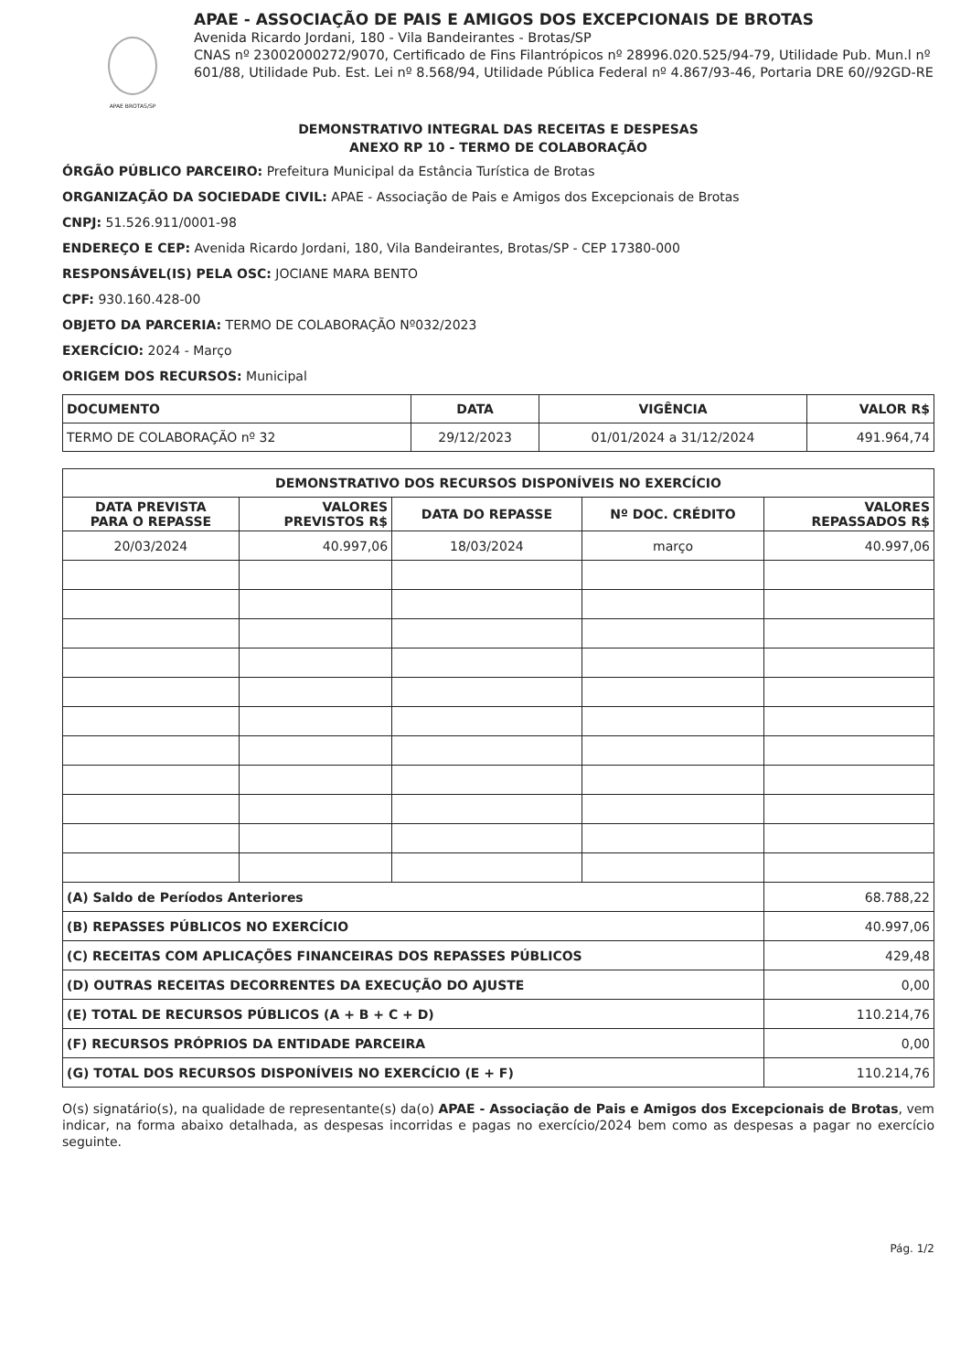APAE BROTAS/SP
APAE - ASSOCIAÇÃO DE PAIS E AMIGOS DOS EXCEPCIONAIS DE BROTAS
Avenida Ricardo Jordani, 180 - Vila Bandeirantes - Brotas/SP
CNAS nº 23002000272/9070, Certificado de Fins Filantrópicos nº 28996.020.525/94-79, Utilidade Pub. Mun.l nº 601/88, Utilidade Pub. Est. Lei nº 8.568/94, Utilidade Pública Federal nº 4.867/93-46, Portaria DRE 60//92GD-RE
DEMONSTRATIVO INTEGRAL DAS RECEITAS E DESPESAS
ANEXO RP 10 - TERMO DE COLABORAÇÃO
ÓRGÃO PÚBLICO PARCEIRO: Prefeitura Municipal da Estância Turística de Brotas
ORGANIZAÇÃO DA SOCIEDADE CIVIL: APAE - Associação de Pais e Amigos dos Excepcionais de Brotas
CNPJ: 51.526.911/0001-98
ENDEREÇO E CEP: Avenida Ricardo Jordani, 180, Vila Bandeirantes, Brotas/SP - CEP 17380-000
RESPONSÁVEL(IS) PELA OSC: JOCIANE MARA BENTO
CPF: 930.160.428-00
OBJETO DA PARCERIA: TERMO DE COLABORAÇÃO Nº032/2023
EXERCÍCIO: 2024 - Março
ORIGEM DOS RECURSOS: Municipal
| DOCUMENTO | DATA | VIGÊNCIA | VALOR R$ |
| --- | --- | --- | --- |
| TERMO DE COLABORAÇÃO nº 32 | 29/12/2023 | 01/01/2024 a 31/12/2024 | 491.964,74 |
| DEMONSTRATIVO DOS RECURSOS DISPONÍVEIS NO EXERCÍCIO | | | | |
| --- | --- | --- | --- | --- |
| DATA PREVISTA PARA O REPASSE | VALORES PREVISTOS R$ | DATA DO REPASSE | Nº DOC. CRÉDITO | VALORES REPASSADOS R$ |
| 20/03/2024 | 40.997,06 | 18/03/2024 | março | 40.997,06 |
| (A) Saldo de Períodos Anteriores | | | | 68.788,22 |
| (B) REPASSES PÚBLICOS NO EXERCÍCIO | | | | 40.997,06 |
| (C) RECEITAS COM APLICAÇÕES FINANCEIRAS DOS REPASSES PÚBLICOS | | | | 429,48 |
| (D) OUTRAS RECEITAS DECORRENTES DA EXECUÇÃO DO AJUSTE | | | | 0,00 |
| (E) TOTAL DE RECURSOS PÚBLICOS (A + B + C + D) | | | | 110.214,76 |
| (F) RECURSOS PRÓPRIOS DA ENTIDADE PARCEIRA | | | | 0,00 |
| (G) TOTAL DOS RECURSOS DISPONÍVEIS NO EXERCÍCIO (E + F) | | | | 110.214,76 |
O(s) signatário(s), na qualidade de representante(s) da(o) APAE - Associação de Pais e Amigos dos Excepcionais de Brotas, vem indicar, na forma abaixo detalhada, as despesas incorridas e pagas no exercício/2024 bem como as despesas a pagar no exercício seguinte.
Pág. 1/2